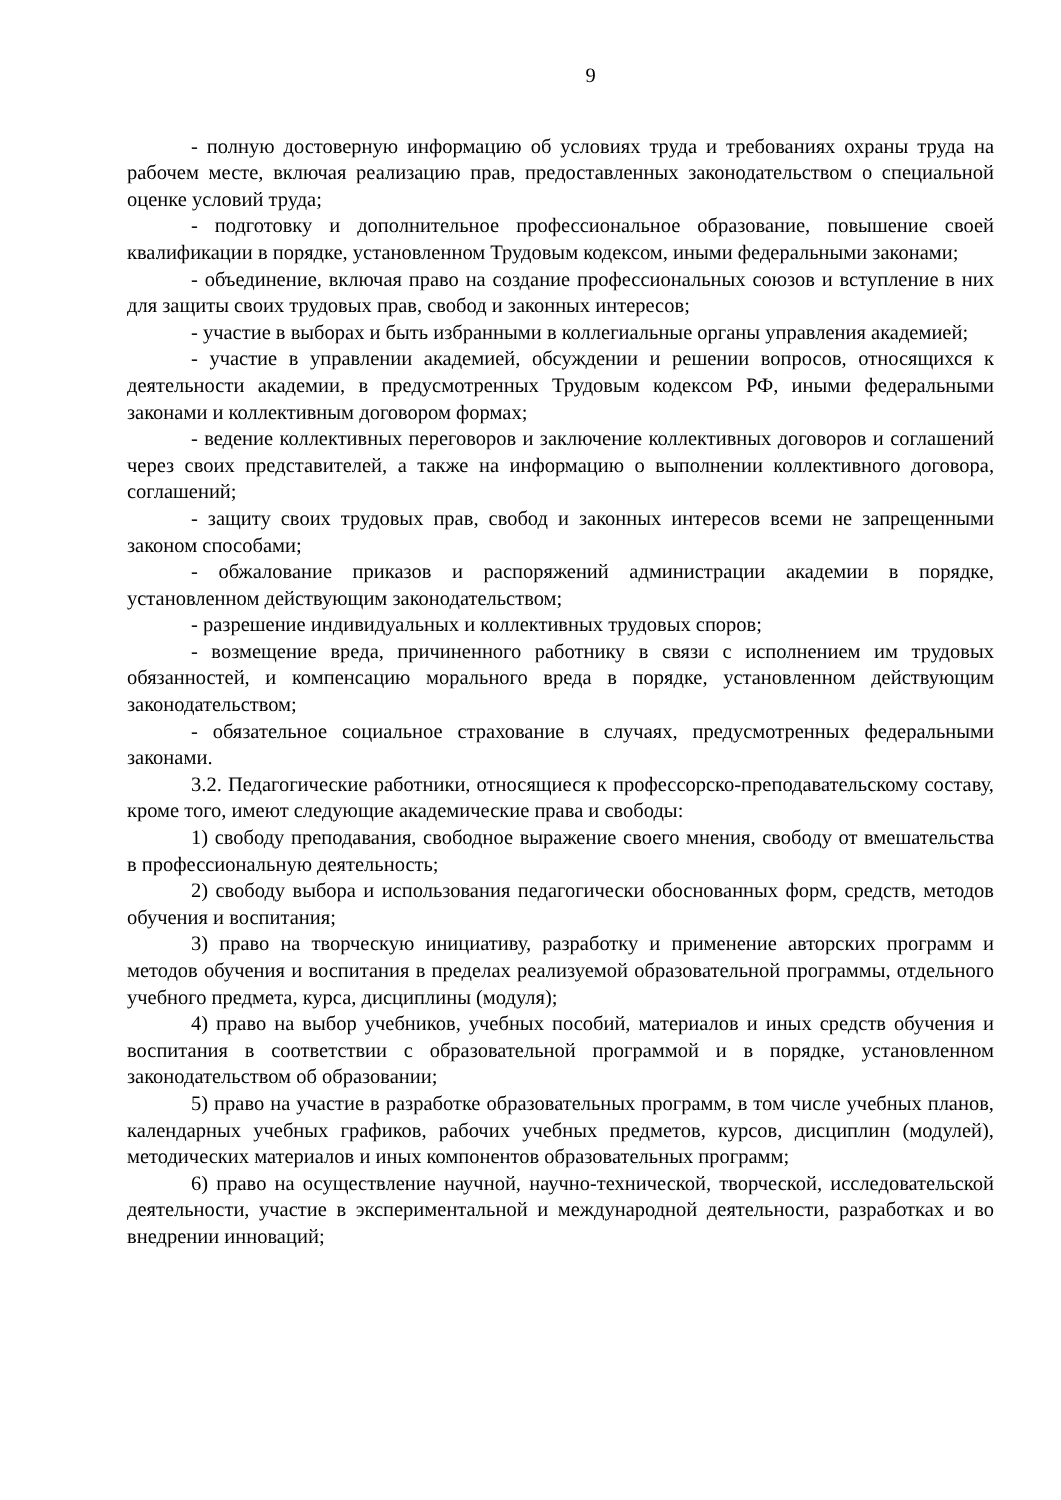9
- полную достоверную информацию об условиях труда и требованиях охраны труда на рабочем месте, включая реализацию прав, предоставленных законодательством о специальной оценке условий труда;
- подготовку и дополнительное профессиональное образование, повышение своей квалификации в порядке, установленном Трудовым кодексом, иными федеральными законами;
- объединение, включая право на создание профессиональных союзов и вступление в них для защиты своих трудовых прав, свобод и законных интересов;
- участие в выборах и быть избранными в коллегиальные органы управления академией;
- участие в управлении академией, обсуждении и решении вопросов, относящихся к деятельности академии, в предусмотренных Трудовым кодексом РФ, иными федеральными законами и коллективным договором формах;
- ведение коллективных переговоров и заключение коллективных договоров и соглашений через своих представителей, а также на информацию о выполнении коллективного договора, соглашений;
- защиту своих трудовых прав, свобод и законных интересов всеми не запрещенными законом способами;
- обжалование приказов и распоряжений администрации академии в порядке, установленном действующим законодательством;
- разрешение индивидуальных и коллективных трудовых споров;
- возмещение вреда, причиненного работнику в связи с исполнением им трудовых обязанностей, и компенсацию морального вреда в порядке, установленном действующим законодательством;
- обязательное социальное страхование в случаях, предусмотренных федеральными законами.
3.2. Педагогические работники, относящиеся к профессорско-преподавательскому составу, кроме того, имеют следующие академические права и свободы:
1) свободу преподавания, свободное выражение своего мнения, свободу от вмешательства в профессиональную деятельность;
2) свободу выбора и использования педагогически обоснованных форм, средств, методов обучения и воспитания;
3) право на творческую инициативу, разработку и применение авторских программ и методов обучения и воспитания в пределах реализуемой образовательной программы, отдельного учебного предмета, курса, дисциплины (модуля);
4) право на выбор учебников, учебных пособий, материалов и иных средств обучения и воспитания в соответствии с образовательной программой и в порядке, установленном законодательством об образовании;
5) право на участие в разработке образовательных программ, в том числе учебных планов, календарных учебных графиков, рабочих учебных предметов, курсов, дисциплин (модулей), методических материалов и иных компонентов образовательных программ;
6) право на осуществление научной, научно-технической, творческой, исследовательской деятельности, участие в экспериментальной и международной деятельности, разработках и во внедрении инноваций;